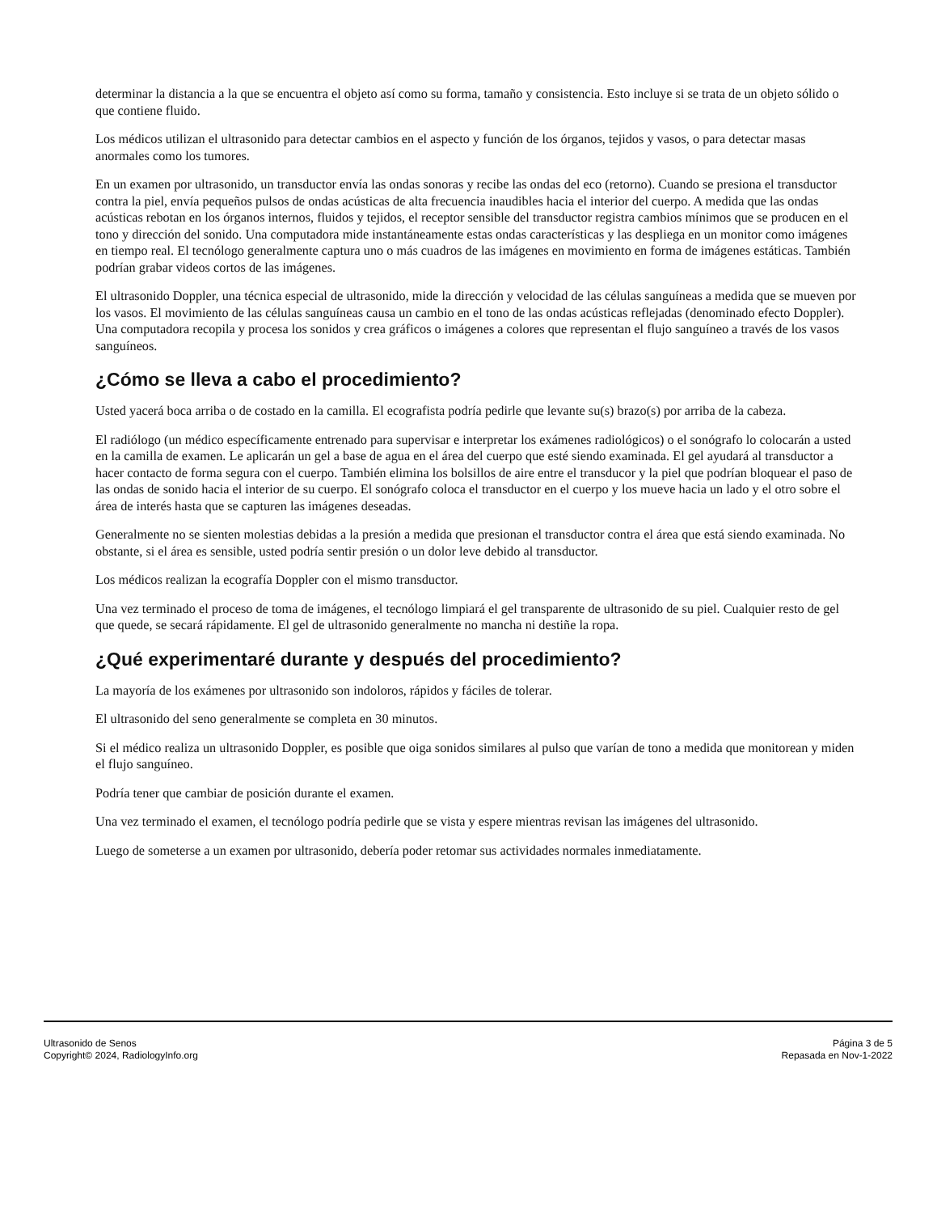determinar la distancia a la que se encuentra el objeto así como su forma, tamaño y consistencia. Esto incluye si se trata de un objeto sólido o que contiene fluido.
Los médicos utilizan el ultrasonido para detectar cambios en el aspecto y función de los órganos, tejidos y vasos, o para detectar masas anormales como los tumores.
En un examen por ultrasonido, un transductor envía las ondas sonoras y recibe las ondas del eco (retorno). Cuando se presiona el transductor contra la piel, envía pequeños pulsos de ondas acústicas de alta frecuencia inaudibles hacia el interior del cuerpo. A medida que las ondas acústicas rebotan en los órganos internos, fluidos y tejidos, el receptor sensible del transductor registra cambios mínimos que se producen en el tono y dirección del sonido. Una computadora mide instantáneamente estas ondas características y las despliega en un monitor como imágenes en tiempo real. El tecnólogo generalmente captura uno o más cuadros de las imágenes en movimiento en forma de imágenes estáticas. También podrían grabar videos cortos de las imágenes.
El ultrasonido Doppler, una técnica especial de ultrasonido, mide la dirección y velocidad de las células sanguíneas a medida que se mueven por los vasos. El movimiento de las células sanguíneas causa un cambio en el tono de las ondas acústicas reflejadas (denominado efecto Doppler). Una computadora recopila y procesa los sonidos y crea gráficos o imágenes a colores que representan el flujo sanguíneo a través de los vasos sanguíneos.
¿Cómo se lleva a cabo el procedimiento?
Usted yacerá boca arriba o de costado en la camilla. El ecografista podría pedirle que levante su(s) brazo(s) por arriba de la cabeza.
El radiólogo (un médico específicamente entrenado para supervisar e interpretar los exámenes radiológicos) o el sonógrafo lo colocarán a usted en la camilla de examen. Le aplicarán un gel a base de agua en el área del cuerpo que esté siendo examinada. El gel ayudará al transductor a hacer contacto de forma segura con el cuerpo. También elimina los bolsillos de aire entre el transducor y la piel que podrían bloquear el paso de las ondas de sonido hacia el interior de su cuerpo. El sonógrafo coloca el transductor en el cuerpo y los mueve hacia un lado y el otro sobre el área de interés hasta que se capturen las imágenes deseadas.
Generalmente no se sienten molestias debidas a la presión a medida que presionan el transductor contra el área que está siendo examinada. No obstante, si el área es sensible, usted podría sentir presión o un dolor leve debido al transductor.
Los médicos realizan la ecografía Doppler con el mismo transductor.
Una vez terminado el proceso de toma de imágenes, el tecnólogo limpiará el gel transparente de ultrasonido de su piel. Cualquier resto de gel que quede, se secará rápidamente. El gel de ultrasonido generalmente no mancha ni destiñe la ropa.
¿Qué experimentaré durante y después del procedimiento?
La mayoría de los exámenes por ultrasonido son indoloros, rápidos y fáciles de tolerar.
El ultrasonido del seno generalmente se completa en 30 minutos.
Si el médico realiza un ultrasonido Doppler, es posible que oiga sonidos similares al pulso que varían de tono a medida que monitorean y miden el flujo sanguíneo.
Podría tener que cambiar de posición durante el examen.
Una vez terminado el examen, el tecnólogo podría pedirle que se vista y espere mientras revisan las imágenes del ultrasonido.
Luego de someterse a un examen por ultrasonido, debería poder retomar sus actividades normales inmediatamente.
Ultrasonido de Senos
Copyright© 2024, RadiologyInfo.org
Página 3 de 5
Repasada en Nov-1-2022